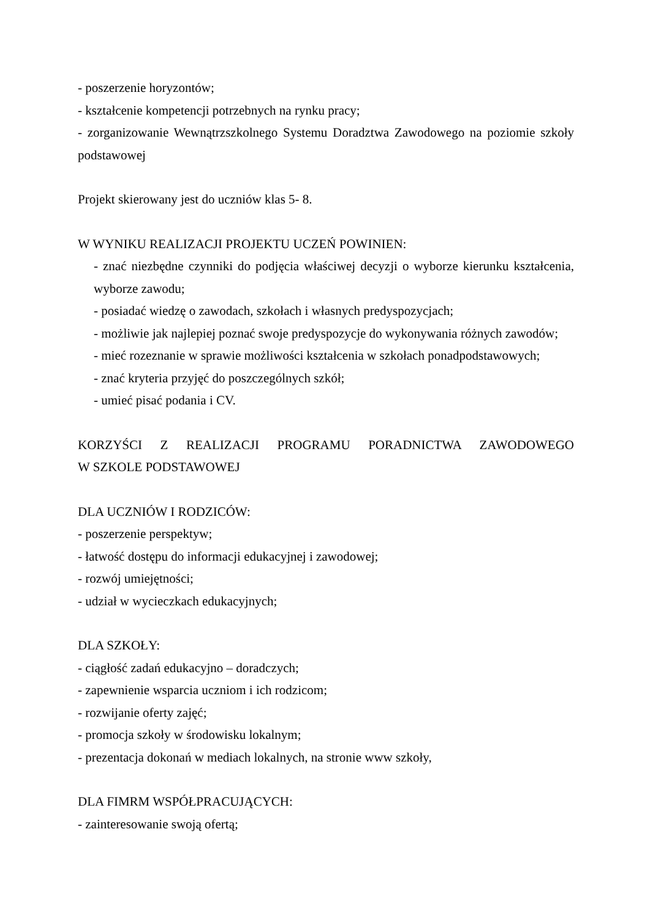- poszerzenie horyzontów;
- kształcenie kompetencji potrzebnych na rynku pracy;
- zorganizowanie Wewnątrzszkolnego Systemu Doradztwa Zawodowego na poziomie szkoły podstawowej
Projekt skierowany jest do uczniów klas 5- 8.
W WYNIKU REALIZACJI PROJEKTU UCZEŃ POWINIEN:
- znać niezbędne czynniki do podjęcia właściwej decyzji o wyborze kierunku kształcenia, wyborze zawodu;
- posiadać wiedzę o zawodach, szkołach i własnych predyspozycjach;
- możliwie jak najlepiej poznać swoje predyspozycje do wykonywania różnych zawodów;
- mieć rozeznanie w sprawie możliwości kształcenia w szkołach ponadpodstawowych;
- znać kryteria przyjęć do poszczególnych szkół;
- umieć pisać podania i CV.
KORZYŚCI Z REALIZACJI PROGRAMU PORADNICTWA ZAWODOWEGO
W SZKOLE PODSTAWOWEJ
DLA UCZNIÓW I RODZICÓW:
- poszerzenie perspektyw;
- łatwość dostępu do informacji edukacyjnej i zawodowej;
- rozwój umiejętności;
- udział w wycieczkach edukacyjnych;
DLA SZKOŁY:
- ciągłość zadań edukacyjno – doradczych;
- zapewnienie wsparcia uczniom i ich rodzicom;
- rozwijanie oferty zajęć;
- promocja szkoły w środowisku lokalnym;
- prezentacja dokonań w mediach lokalnych, na stronie www szkoły,
DLA FIMRM WSPÓŁPRACUJĄCYCH:
- zainteresowanie swoją ofertą;